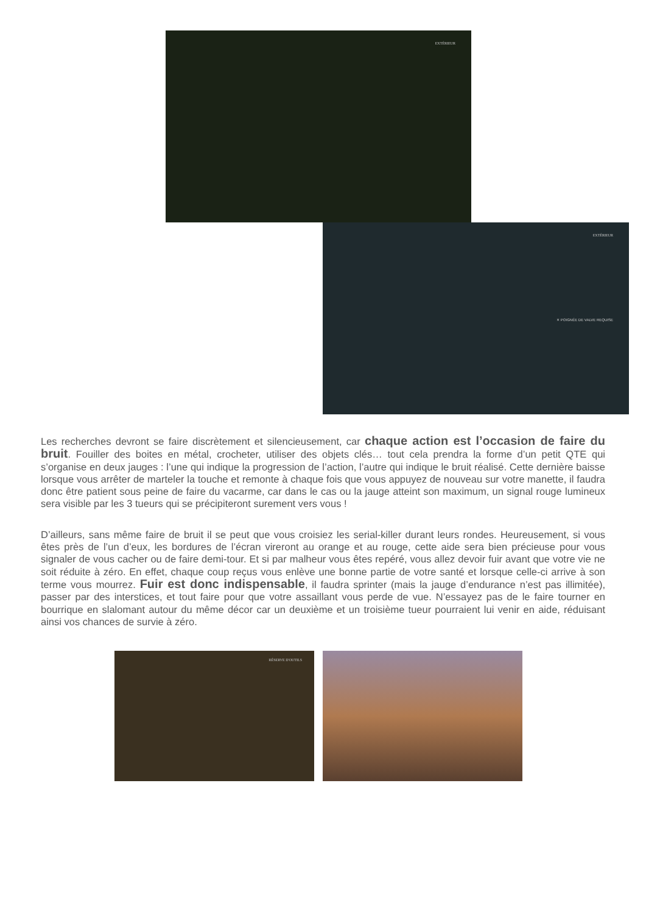EXTÉRIEUR
EXTÉRIEUR
✕ POIGNÉE DE VALVE REQUISE
Les recherches devront se faire discrètement et silencieusement, car chaque action est l’occasion de faire du bruit. Fouiller des boites en métal, crocheter, utiliser des objets clés… tout cela prendra la forme d’un petit QTE qui s’organise en deux jauges : l’une qui indique la progression de l’action, l’autre qui indique le bruit réalisé. Cette dernière baisse lorsque vous arrêter de marteler la touche et remonte à chaque fois que vous appuyez de nouveau sur votre manette, il faudra donc être patient sous peine de faire du vacarme, car dans le cas ou la jauge atteint son maximum, un signal rouge lumineux sera visible par les 3 tueurs qui se précipiteront surement vers vous !
D’ailleurs, sans même faire de bruit il se peut que vous croisiez les serial-killer durant leurs rondes. Heureusement, si vous êtes près de l’un d’eux, les bordures de l’écran vireront au orange et au rouge, cette aide sera bien précieuse pour vous signaler de vous cacher ou de faire demi-tour. Et si par malheur vous êtes repéré, vous allez devoir fuir avant que votre vie ne soit réduite à zéro. En effet, chaque coup reçus vous enlève une bonne partie de votre santé et lorsque celle-ci arrive à son terme vous mourrez. Fuir est donc indispensable, il faudra sprinter (mais la jauge d’endurance n’est pas illimitée), passer par des interstices, et tout faire pour que votre assaillant vous perde de vue. N’essayez pas de le faire tourner en bourrique en slalomant autour du même décor car un deuxième et un troisième tueur pourraient lui venir en aide, réduisant ainsi vos chances de survie à zéro.
RÉSERVE D'OUTILS